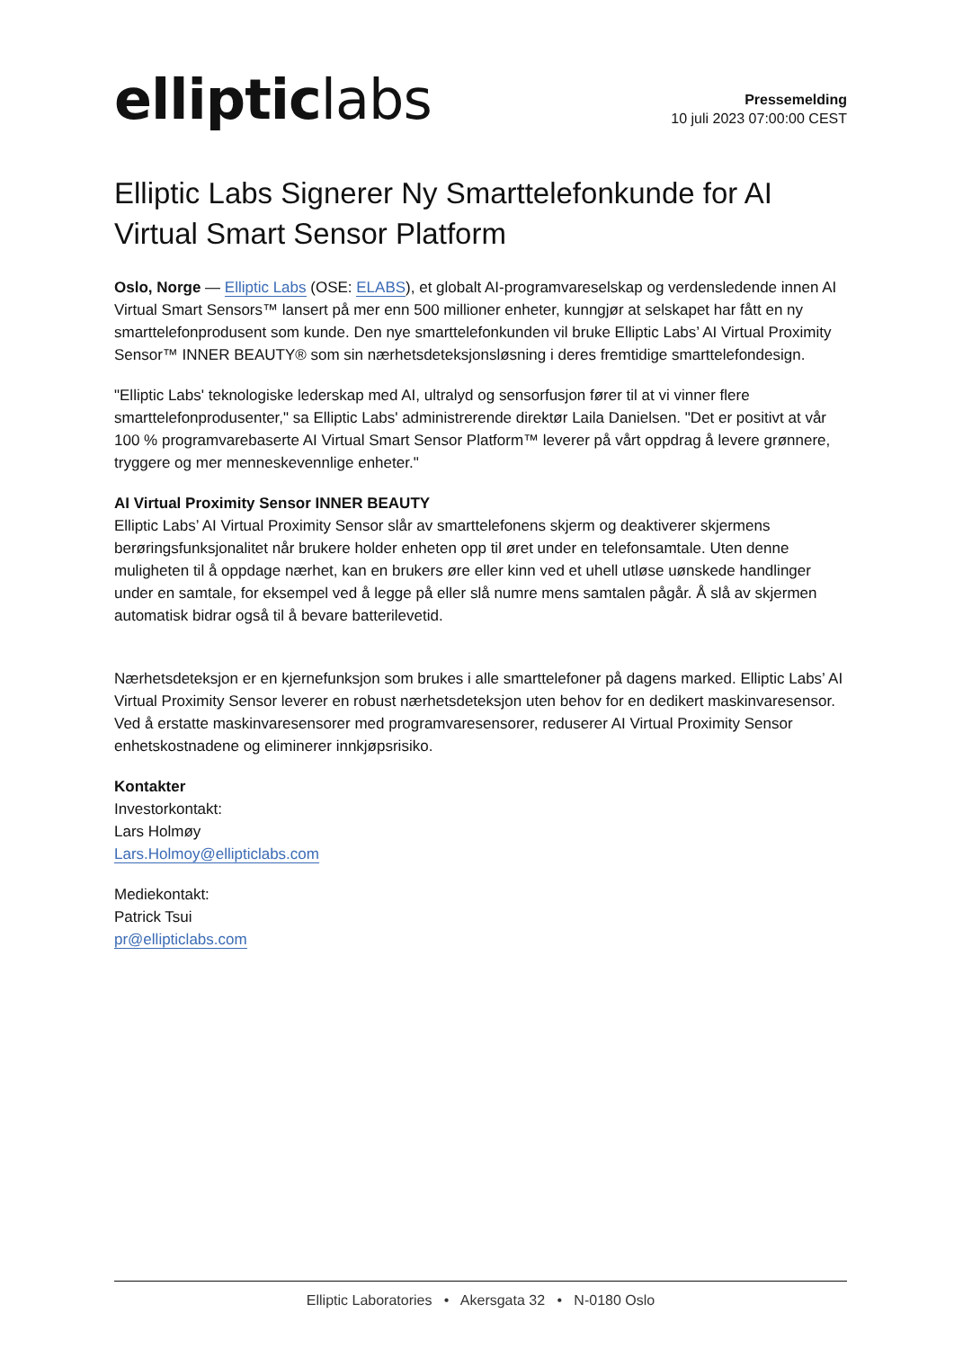elliptic labs
Pressemelding
10 juli 2023 07:00:00 CEST
Elliptic Labs Signerer Ny Smarttelefonkunde for AI Virtual Smart Sensor Platform
Oslo, Norge — Elliptic Labs (OSE: ELABS), et globalt AI-programvareselskap og verdensledende innen AI Virtual Smart Sensors™ lansert på mer enn 500 millioner enheter, kunngjør at selskapet har fått en ny smarttelefonprodusent som kunde. Den nye smarttelefonkunden vil bruke Elliptic Labs’ AI Virtual Proximity Sensor™ INNER BEAUTY® som sin nærhetsdeteksjonsløsning i deres fremtidige smarttelefondesign.
"Elliptic Labs' teknologiske lederskap med AI, ultralyd og sensorfusjon fører til at vi vinner flere smarttelefonprodusenter," sa Elliptic Labs' administrerende direktør Laila Danielsen. "Det er positivt at vår 100 % programvarebaserte AI Virtual Smart Sensor Platform™ leverer på vårt oppdrag å levere grønnere, tryggere og mer menneskevennlige enheter."
AI Virtual Proximity Sensor INNER BEAUTY
Elliptic Labs’ AI Virtual Proximity Sensor slår av smarttelefonens skjerm og deaktiverer skjermens berøringsfunksjonalitet når brukere holder enheten opp til øret under en telefonsamtale. Uten denne muligheten til å oppdage nærhet, kan en brukers øre eller kinn ved et uhell utløse uønskede handlinger under en samtale, for eksempel ved å legge på eller slå numre mens samtalen pågår. Å slå av skjermen automatisk bidrar også til å bevare batterilevetid.
Nærhetsdeteksjon er en kjernefunksjon som brukes i alle smarttelefoner på dagens marked. Elliptic Labs’ AI Virtual Proximity Sensor leverer en robust nærhetsdeteksjon uten behov for en dedikert maskinvaresensor. Ved å erstatte maskinvaresensorer med programvaresensorer, reduserer AI Virtual Proximity Sensor enhetskostnadene og eliminerer innkjøpsrisiko.
Kontakter
Investorkontakt:
Lars Holmøy
Lars.Holmoy@ellipticlabs.com
Mediekontakt:
Patrick Tsui
pr@ellipticlabs.com
Elliptic Laboratories • Akersgata 32 • N-0180 Oslo